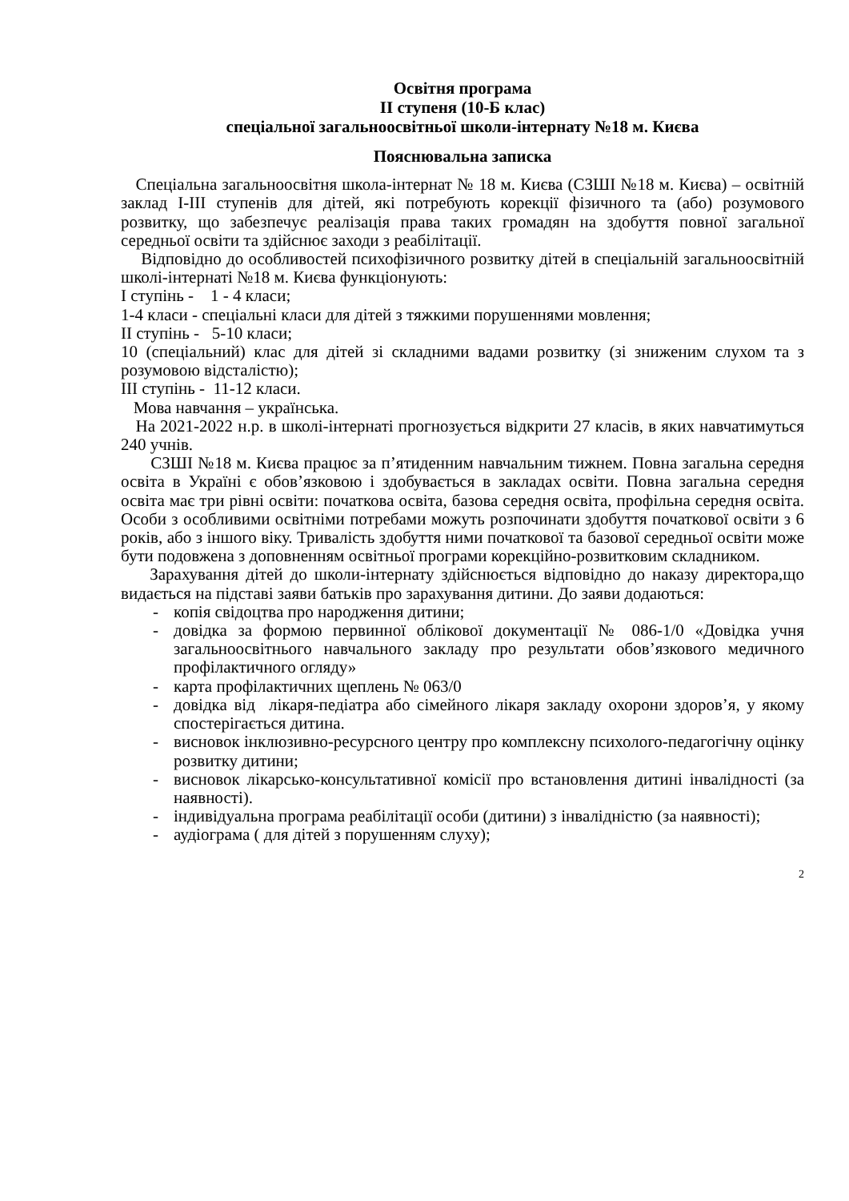Освітня програма
ІІ ступеня (10-Б клас)
спеціальної загальноосвітньої школи-інтернату №18 м. Києва
Пояснювальна записка
Спеціальна загальноосвітня школа-інтернат № 18 м. Києва (СЗШІ №18 м. Києва) – освітній заклад І-ІІІ ступенів для дітей, які потребують корекції фізичного та (або) розумового розвитку, що забезпечує реалізація права таких громадян на здобуття повної загальної середньої освіти та здійснює заходи з реабілітації.
Відповідно до особливостей психофізичного розвитку дітей в спеціальній загальноосвітній школі-інтернаті №18 м. Києва функціонують:
І ступінь - 1 - 4 класи;
1-4 класи - спеціальні класи для дітей з тяжкими порушеннями мовлення;
ІІ ступінь - 5-10 класи;
10 (спеціальний) клас для дітей зі складними вадами розвитку (зі зниженим слухом та з розумовою відсталістю);
ІІІ ступінь - 11-12 класи.
Мова навчання – українська.
На 2021-2022 н.р. в школі-інтернаті прогнозується відкрити 27 класів, в яких навчатимуться 240 учнів.
СЗШІ №18 м. Києва працює за п’ятиденним навчальним тижнем. Повна загальна середня освіта в Україні є обов’язковою і здобувається в закладах освіти. Повна загальна середня освіта має три рівні освіти: початкова освіта, базова середня освіта, профільна середня освіта. Особи з особливими освітніми потребами можуть розпочинати здобуття початкової освіти з 6 років, або з іншого віку. Тривалість здобуття ними початкової та базової середньої освіти може бути подовжена з доповненням освітньої програми корекційно-розвитковим складником.
Зарахування дітей до школи-інтернату здійснюється відповідно до наказу директора,що видається на підставі заяви батьків про зарахування дитини. До заяви додаються:
- копія свідоцтва про народження дитини;
- довідка за формою первинної облікової документації № 086-1/0 «Довідка учня загальноосвітнього навчального закладу про результати обов’язкового медичного профілактичного огляду»
- карта профілактичних щеплень № 063/0
- довідка від лікаря-педіатра або сімейного лікаря закладу охорони здоров’я, у якому спостерігається дитина.
- висновок інклюзивно-ресурсного центру про комплексну психолого-педагогічну оцінку розвитку дитини;
- висновок лікарсько-консультативної комісії про встановлення дитині інвалідності (за наявності).
- індивідуальна програма реабілітації особи (дитини) з інвалідністю (за наявності);
- аудіограма ( для дітей з порушенням слуху);
2